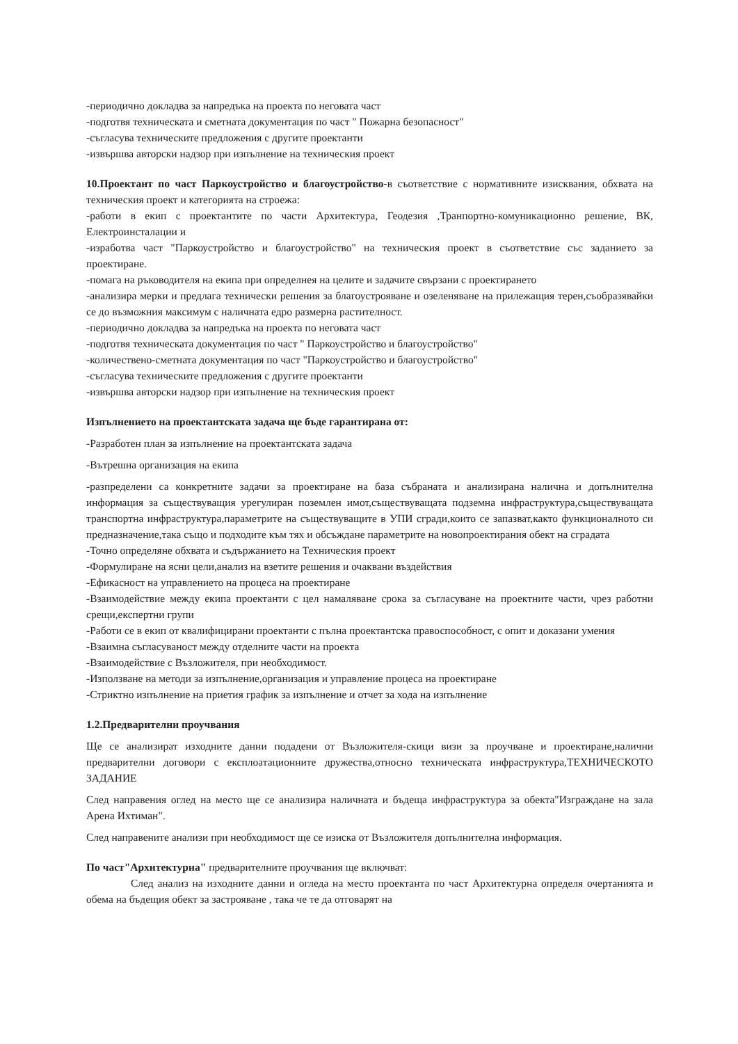-периодично докладва за напредъка на проекта по неговата част
-подготвя техническата и сметната документация по част " Пожарна безопасност"
-съгласува техническите предложения с другите проектанти
-извършва авторски надзор при изпълнение на техническия проект
10.Проектант по част Паркоустройство и благоустройство-в съответствие с нормативните изисквания, обхвата на техническия проект и категорията на строежа:
-работи в екип с проектантите по части Архитектура, Геодезия ,Транпортно-комуникационно решение, ВК, Електроинсталации и
-изработва част "Паркоустройство и благоустройство" на техническия проект в съответствие със заданието за проектиране.
-помага на ръководителя на екипа при определнея на целите и задачите свързани с проектирането
-анализира мерки и предлага технически решения за благоустрояване и озеленяване на прилежащия терен,съобразявайки се до възможния максимум с наличната едро размерна растителност.
-периодично докладва за напредъка на проекта по неговата част
-подготвя техническата документация по част " Паркоустройство и благоустройство"
-количествено-сметната документация по част "Паркоустройство и благоустройство"
-съгласува техническите предложения с другите проектанти
-извършва авторски надзор при изпълнение на техническия проект
Изпълнението на проектантската задача ще бъде гарантирана от:
-Разработен план за изпълнение на проектантската задача
-Вътрешна организация на екипа
-разпределени са конкретните задачи за проектиране на база събраната и анализирана налична и допълнителна информация за съществуващия урегулиран поземлен имот,съществуващата подземна инфраструктура,съществуващата транспортна инфраструктура,параметрите на съществуващите в УПИ сгради,които се запазват,както функционалното си предназначение,така също и подходите към тях и обсъждане параметрите на новопроектирания обект на сградата
-Точно определяне обхвата и съдържанието на Техническия проект
-Формулиране на ясни цели,анализ на взетите решения и очаквани въздействия
-Ефикасност на управлението на процеса на проектиране
-Взаимодействие между екипа проектанти с цел намаляване срока за съгласуване на проектните части, чрез работни срещи,експертни групи
-Работи се в екип от квалифицирани проектанти с пълна проектантска правоспособност, с опит и доказани умения
-Взаимна съгласуваност между отделните части на проекта
-Взаимодействие с Възложителя, при необходимост.
-Използване на методи за изпълнение,организация и управление процеса на проектиране
-Стриктно изпълнение на приетия график за изпълнение и отчет за хода на изпълнение
1.2.Предварителни проучвания
Ще се анализират изходните данни подадени от Възложителя-скици визи за проучване и проектиране,налични предварителни договори с експлоатационните дружества,относно техническата инфраструктура,ТЕХНИЧЕСКОТО ЗАДАНИЕ
След направения оглед на место ще се анализира наличната и бъдеща инфраструктура за обекта"Изграждане на зала Арена Ихтиман".
След направените анализи при необходимост ще се изиска от Възложителя допълнителна информация.
По част"Архитектурна" предварителните проучвания ще включват:
След анализ на изходните данни и огледа на место проектанта по част Архитектурна определя очертанията и обема на бъдещия обект за застрояване , така че те да отговарят на